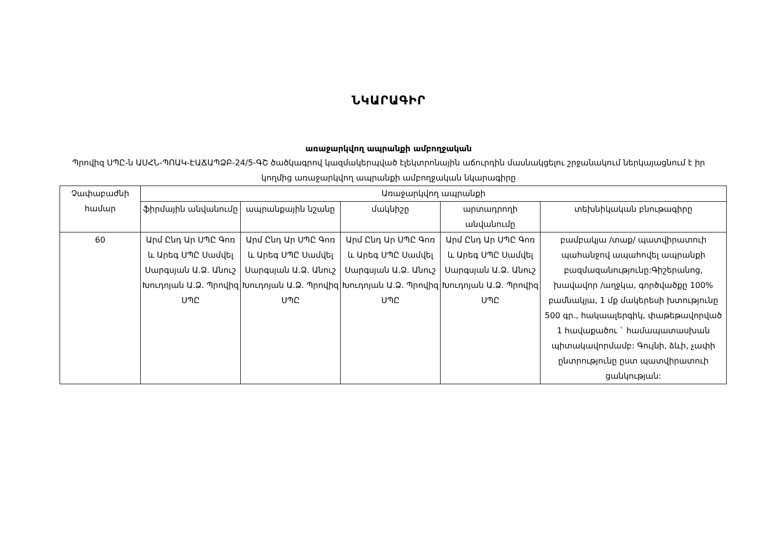ՆԿԱՐԱԳԻՐ
առաջարկվող ապրանքի ամբողջական
Պրովիզ ՍՊԸ-ն ԱՍՀՆ-ՊՈԱԿ-ԷԱՃԱՊՁԲ-24/5-ԳՇ ծածկագրով կազմակերպված էլեկտրոնային աճուրդին մասնակցելու շրջանակում ներկայացնում է իր կողմից առաջարկվող ապրանքի ամբողջական նկարագիրը
| Չափաբաժնի համար | Առաջարկվող ապրանքի | | | | |
| --- | --- | --- | --- | --- | --- |
| | ֆիրմային անվանումը | ապրանքային նշանը | մակնիշը | արտադրողի անվանումը | տեխնիկական բնութագիրը |
| 60 | Արմ Ընդ Ար ՍՊԸ Գոռ և Արեգ ՍՊԸ Սամվել Սարգսյան Ա.Ձ. Անուշ Խուդոյան Ա.Ձ. Պրովիզ ՍՊԸ | Արմ Ընդ Ար ՍՊԸ Գոռ և Արեգ ՍՊԸ Սամվել Սարգսյան Ա.Ձ. Անուշ Խուդոյան Ա.Ձ. Պրովիզ ՍՊԸ | Արմ Ընդ Ար ՍՊԸ Գոռ և Արեգ ՍՊԸ Սամվել Սարգսյան Ա.Ձ. Անուշ Խուդոյան Ա.Ձ. Պրովիզ ՍՊԸ | Արմ Ընդ Ար ՍՊԸ Գոռ և Արեգ ՍՊԸ Սամվել Սարգսյան Ա.Ձ. Անուշ Խուդոյան Ա.Ձ. Պրովիզ ՍՊԸ | բամբակյա /տաք/ պատվիրատուի պահանջով ապահովել ապրանքի բազմազանությունը:Գիշերանոց, խավավոր /աղջկա, գործվածքը 100% բամնակյա, 1 մք մակերեսի խտությունը 500 գր., հակաալերգիկ, փաթեթավորված 1 հավաքածու ` համապատասխան պիտակավորմամբ: Գույնի, ձևի, չափի ընտրությունը ըստ պատվիրատուի ցանկության: |